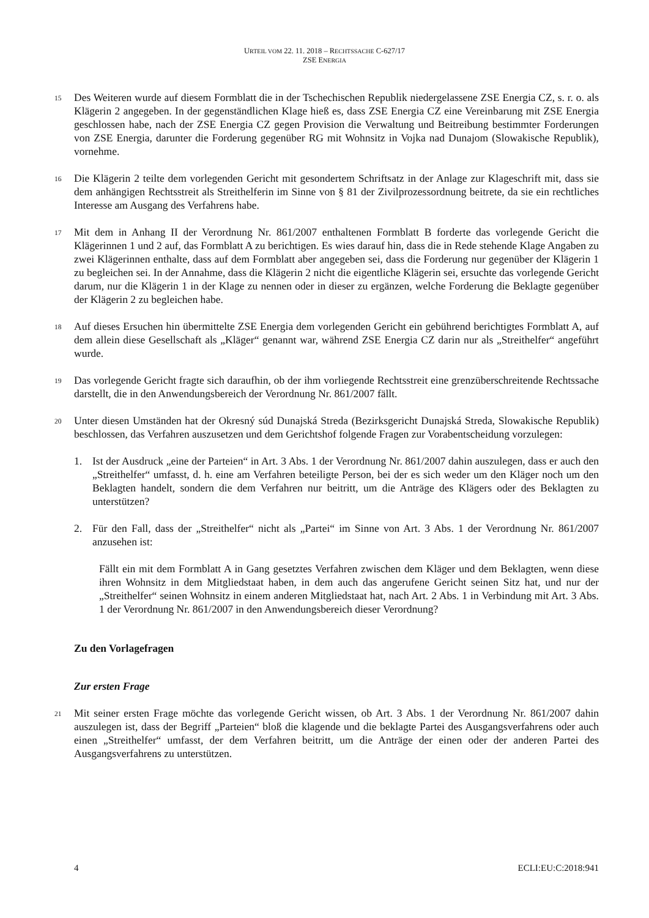URTEIL VOM 22. 11. 2018 – RECHTSSACHE C-627/17
ZSE ENERGIA
15
Des Weiteren wurde auf diesem Formblatt die in der Tschechischen Republik niedergelassene ZSE Energia CZ, s. r. o. als Klägerin 2 angegeben. In der gegenständlichen Klage hieß es, dass ZSE Energia CZ eine Vereinbarung mit ZSE Energia geschlossen habe, nach der ZSE Energia CZ gegen Provision die Verwaltung und Beitreibung bestimmter Forderungen von ZSE Energia, darunter die Forderung gegenüber RG mit Wohnsitz in Vojka nad Dunajom (Slowakische Republik), vornehme.
16
Die Klägerin 2 teilte dem vorlegenden Gericht mit gesondertem Schriftsatz in der Anlage zur Klageschrift mit, dass sie dem anhängigen Rechtsstreit als Streithelferin im Sinne von § 81 der Zivilprozessordnung beitrete, da sie ein rechtliches Interesse am Ausgang des Verfahrens habe.
17
Mit dem in Anhang II der Verordnung Nr. 861/2007 enthaltenen Formblatt B forderte das vorlegende Gericht die Klägerinnen 1 und 2 auf, das Formblatt A zu berichtigen. Es wies darauf hin, dass die in Rede stehende Klage Angaben zu zwei Klägerinnen enthalte, dass auf dem Formblatt aber angegeben sei, dass die Forderung nur gegenüber der Klägerin 1 zu begleichen sei. In der Annahme, dass die Klägerin 2 nicht die eigentliche Klägerin sei, ersuchte das vorlegende Gericht darum, nur die Klägerin 1 in der Klage zu nennen oder in dieser zu ergänzen, welche Forderung die Beklagte gegenüber der Klägerin 2 zu begleichen habe.
18
Auf dieses Ersuchen hin übermittelte ZSE Energia dem vorlegenden Gericht ein gebührend berichtigtes Formblatt A, auf dem allein diese Gesellschaft als „Kläger“ genannt war, während ZSE Energia CZ darin nur als „Streithelfer“ angeführt wurde.
19
Das vorlegende Gericht fragte sich daraufhin, ob der ihm vorliegende Rechtsstreit eine grenzüberschreitende Rechtssache darstellt, die in den Anwendungsbereich der Verordnung Nr. 861/2007 fällt.
20
Unter diesen Umständen hat der Okresný súd Dunajská Streda (Bezirksgericht Dunajská Streda, Slowakische Republik) beschlossen, das Verfahren auszusetzen und dem Gerichtshof folgende Fragen zur Vorabentscheidung vorzulegen:
1. Ist der Ausdruck „eine der Parteien“ in Art. 3 Abs. 1 der Verordnung Nr. 861/2007 dahin auszulegen, dass er auch den „Streithelfer“ umfasst, d. h. eine am Verfahren beteiligte Person, bei der es sich weder um den Kläger noch um den Beklagten handelt, sondern die dem Verfahren nur beitritt, um die Anträge des Klägers oder des Beklagten zu unterstützen?
2. Für den Fall, dass der „Streithelfer“ nicht als „Partei“ im Sinne von Art. 3 Abs. 1 der Verordnung Nr. 861/2007 anzusehen ist:
Fällt ein mit dem Formblatt A in Gang gesetztes Verfahren zwischen dem Kläger und dem Beklagten, wenn diese ihren Wohnsitz in dem Mitgliedstaat haben, in dem auch das angerufene Gericht seinen Sitz hat, und nur der „Streithelfer“ seinen Wohnsitz in einem anderen Mitgliedstaat hat, nach Art. 2 Abs. 1 in Verbindung mit Art. 3 Abs. 1 der Verordnung Nr. 861/2007 in den Anwendungsbereich dieser Verordnung?
Zu den Vorlagefragen
Zur ersten Frage
21
Mit seiner ersten Frage möchte das vorlegende Gericht wissen, ob Art. 3 Abs. 1 der Verordnung Nr. 861/2007 dahin auszulegen ist, dass der Begriff „Parteien“ bloß die klagende und die beklagte Partei des Ausgangsverfahrens oder auch einen „Streithelfer“ umfasst, der dem Verfahren beitritt, um die Anträge der einen oder der anderen Partei des Ausgangsverfahrens zu unterstützen.
4 ECLI:EU:C:2018:941